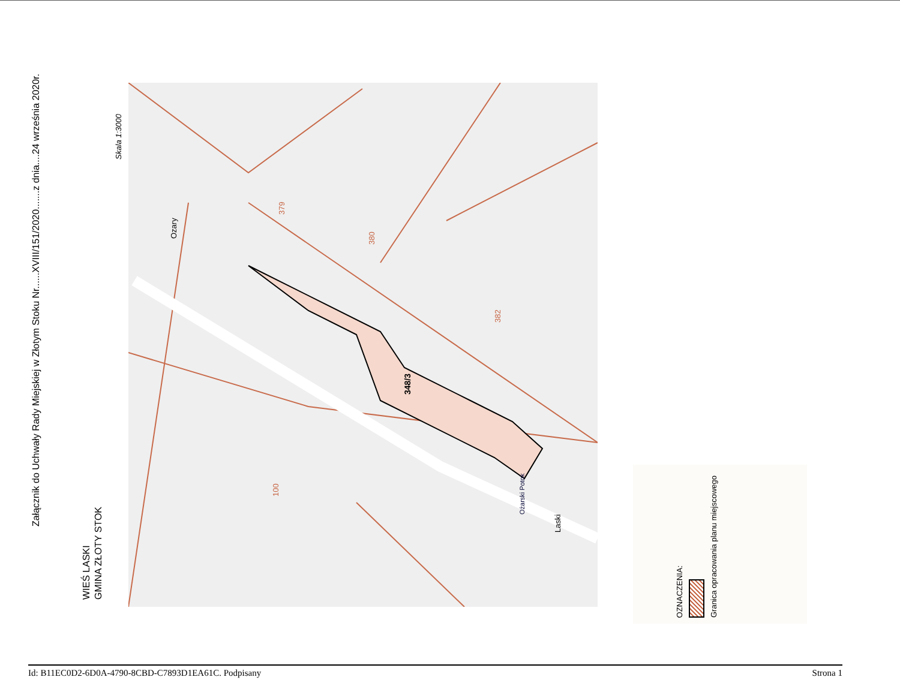Załącznik do Uchwały Rady Miejskiej w Złotym Stoku Nr......XVIII/151/2020.......z dnia....24 września 2020r.
Skala 1:3000
WIEŚ LASKI GMINA ZŁOTY STOK
348/3
379
380
382
100
Ozary
Laski
Ożarski Potok
OZNACZENIA: Granica opracowania planu miejscowego
Id: B11EC0D2-6D0A-4790-8CBD-C7893D1EA61C. Podpisany Strona 1